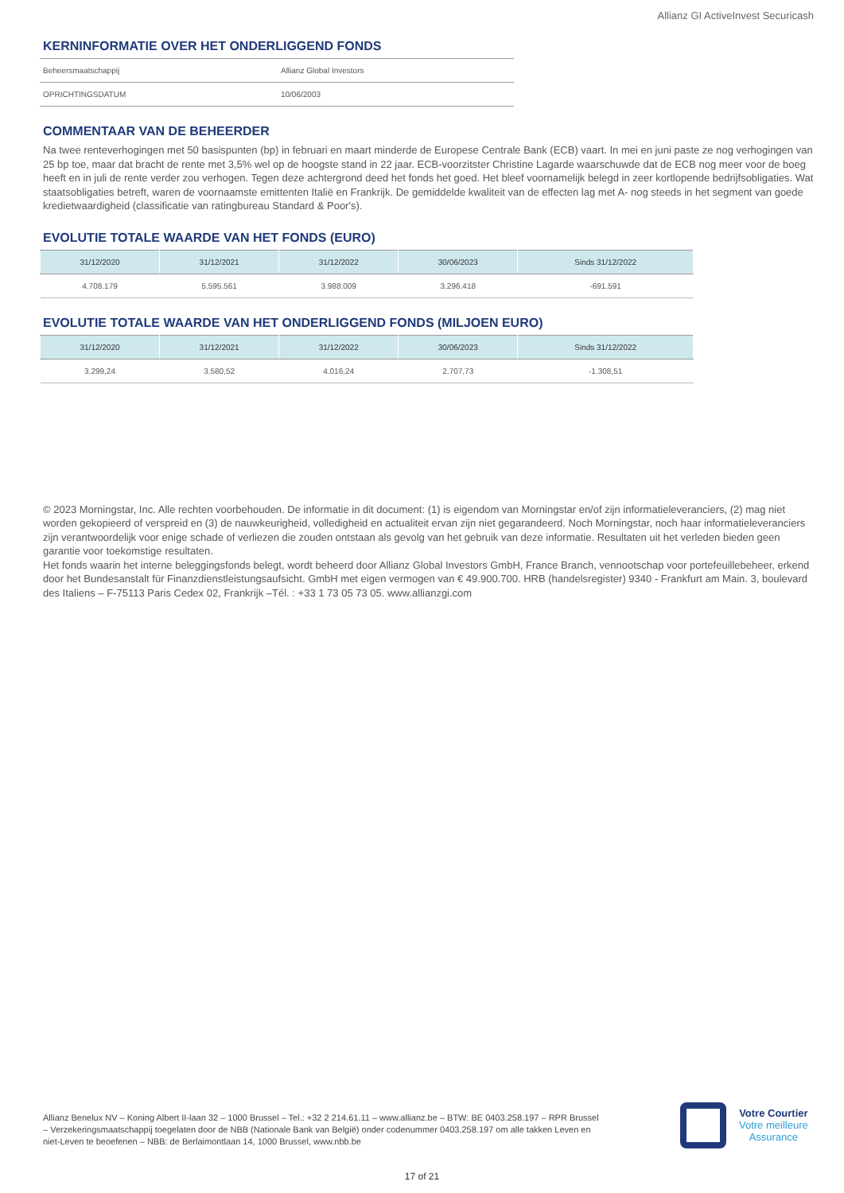Allianz GI ActiveInvest Securicash
KERNINFORMATIE OVER HET ONDERLIGGEND FONDS
| Beheersmaatschappij | Allianz Global Investors |
| OPRICHTINGSDATUM | 10/06/2003 |
COMMENTAAR VAN DE BEHEERDER
Na twee renteverhogingen met 50 basispunten (bp) in februari en maart minderde de Europese Centrale Bank (ECB) vaart. In mei en juni paste ze nog verhogingen van 25 bp toe, maar dat bracht de rente met 3,5% wel op de hoogste stand in 22 jaar. ECB-voorzitster Christine Lagarde waarschuwde dat de ECB nog meer voor de boeg heeft en in juli de rente verder zou verhogen. Tegen deze achtergrond deed het fonds het goed. Het bleef voornamelijk belegd in zeer kortlopende bedrijfsobligaties. Wat staatsobligaties betreft, waren de voornaamste emittenten Italië en Frankrijk. De gemiddelde kwaliteit van de effecten lag met A- nog steeds in het segment van goede kredietwaardigheid (classificatie van ratingbureau Standard & Poor's).
EVOLUTIE TOTALE WAARDE VAN HET FONDS (EURO)
| 31/12/2020 | 31/12/2021 | 31/12/2022 | 30/06/2023 | Sinds 31/12/2022 |
| --- | --- | --- | --- | --- |
| 4.708.179 | 5.595.561 | 3.988.009 | 3.296.418 | -691.591 |
EVOLUTIE TOTALE WAARDE VAN HET ONDERLIGGEND FONDS (MILJOEN EURO)
| 31/12/2020 | 31/12/2021 | 31/12/2022 | 30/06/2023 | Sinds 31/12/2022 |
| --- | --- | --- | --- | --- |
| 3.299,24 | 3.580,52 | 4.016,24 | 2.707,73 | -1.308,51 |
© 2023 Morningstar, Inc. Alle rechten voorbehouden. De informatie in dit document: (1) is eigendom van Morningstar en/of zijn informatieleveranciers, (2) mag niet worden gekopieerd of verspreid en (3) de nauwkeurigheid, volledigheid en actualiteit ervan zijn niet gegarandeerd. Noch Morningstar, noch haar informatieleveranciers zijn verantwoordelijk voor enige schade of verliezen die zouden ontstaan als gevolg van het gebruik van deze informatie. Resultaten uit het verleden bieden geen garantie voor toekomstige resultaten.
Het fonds waarin het interne beleggingsfonds belegt, wordt beheerd door Allianz Global Investors GmbH, France Branch, vennootschap voor portefeuillebeheer, erkend door het Bundesanstalt für Finanzdienstleistungsaufsicht. GmbH met eigen vermogen van € 49.900.700. HRB (handelsregister) 9340 - Frankfurt am Main. 3, boulevard des Italiens – F-75113 Paris Cedex 02, Frankrijk –Tél. : +33 1 73 05 73 05. www.allianzgi.com
Allianz Benelux NV – Koning Albert II-laan 32 – 1000 Brussel – Tel.: +32 2 214.61.11 – www.allianz.be – BTW: BE 0403.258.197 – RPR Brussel – Verzekeringsmaatschappij toegelaten door de NBB (Nationale Bank van België) onder codenummer 0403.258.197 om alle takken Leven en niet-Leven te beoefenen – NBB: de Berlaimontlaan 14, 1000 Brussel, www.nbb.be
Votre Courtier
Votre meilleure
Assurance
17 of 21